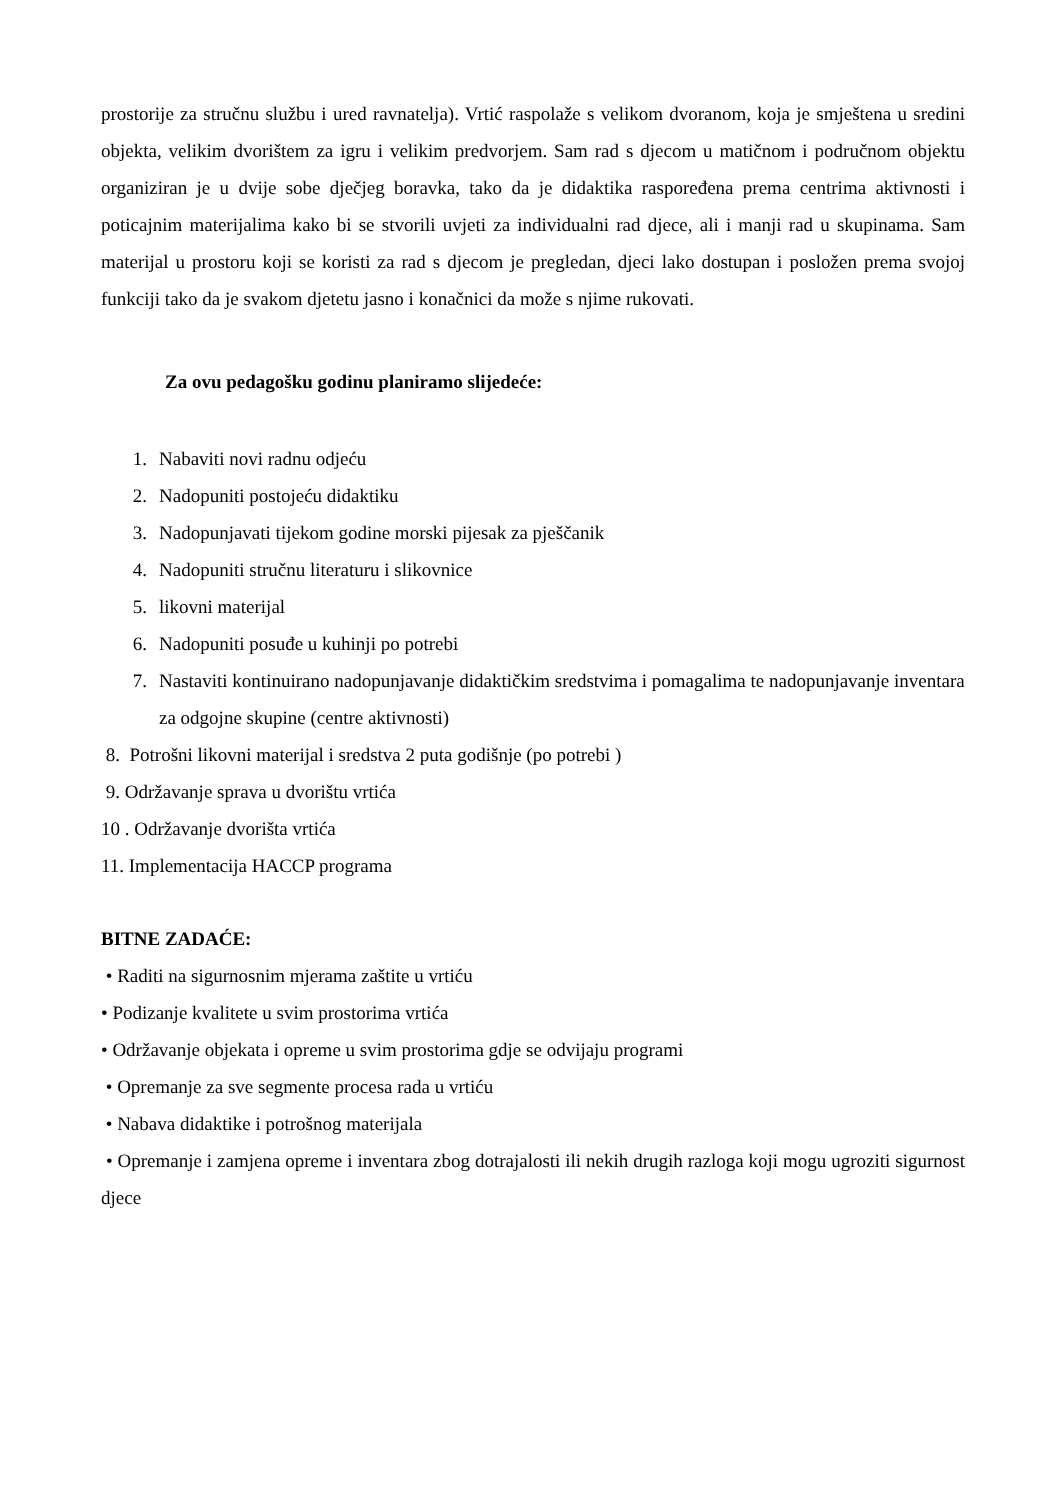prostorije za stručnu službu i ured ravnatelja). Vrtić raspolaže s velikom dvoranom, koja je smještena u sredini objekta, velikim dvorištem za igru i velikim predvorjem. Sam rad s djecom u matičnom i područnom objektu organiziran je u dvije sobe dječjeg boravka, tako da je didaktika raspoređena prema centrima aktivnosti i poticajnim materijalima kako bi se stvorili uvjeti za individualni rad djece, ali i manji rad u skupinama. Sam materijal u prostoru koji se koristi za rad s djecom je pregledan, djeci lako dostupan i posložen prema svojoj funkciji tako da je svakom djetetu jasno i konačnici da može s njime rukovati.
Za ovu pedagošku godinu planiramo slijedeće:
1. Nabaviti novi radnu odjeću
2. Nadopuniti postojeću didaktiku
3. Nadopunjavati tijekom godine morski pijesak za pješčanik
4. Nadopuniti stručnu literaturu i slikovnice
5. likovni materijal
6. Nadopuniti posuđe u kuhinji po potrebi
7. Nastaviti kontinuirano nadopunjavanje didaktičkim sredstvima i pomagalima te nadopunjavanje inventara za odgojne skupine (centre aktivnosti)
8. Potrošni likovni materijal i sredstva 2 puta godišnje (po potrebi )
9. Održavanje sprava u dvorištu vrtića
10 . Održavanje dvorišta vrtića
11. Implementacija HACCP programa
BITNE ZADAĆE:
• Raditi na sigurnosnim mjerama zaštite u vrtiću
• Podizanje kvalitete u svim prostorima vrtića
• Održavanje objekata i opreme u svim prostorima gdje se odvijaju programi
• Opremanje za sve segmente procesa rada u vrtiću
• Nabava didaktike i potrošnog materijala
• Opremanje i zamjena opreme i inventara zbog dotrajalosti ili nekih drugih razloga koji mogu ugroziti sigurnost djece